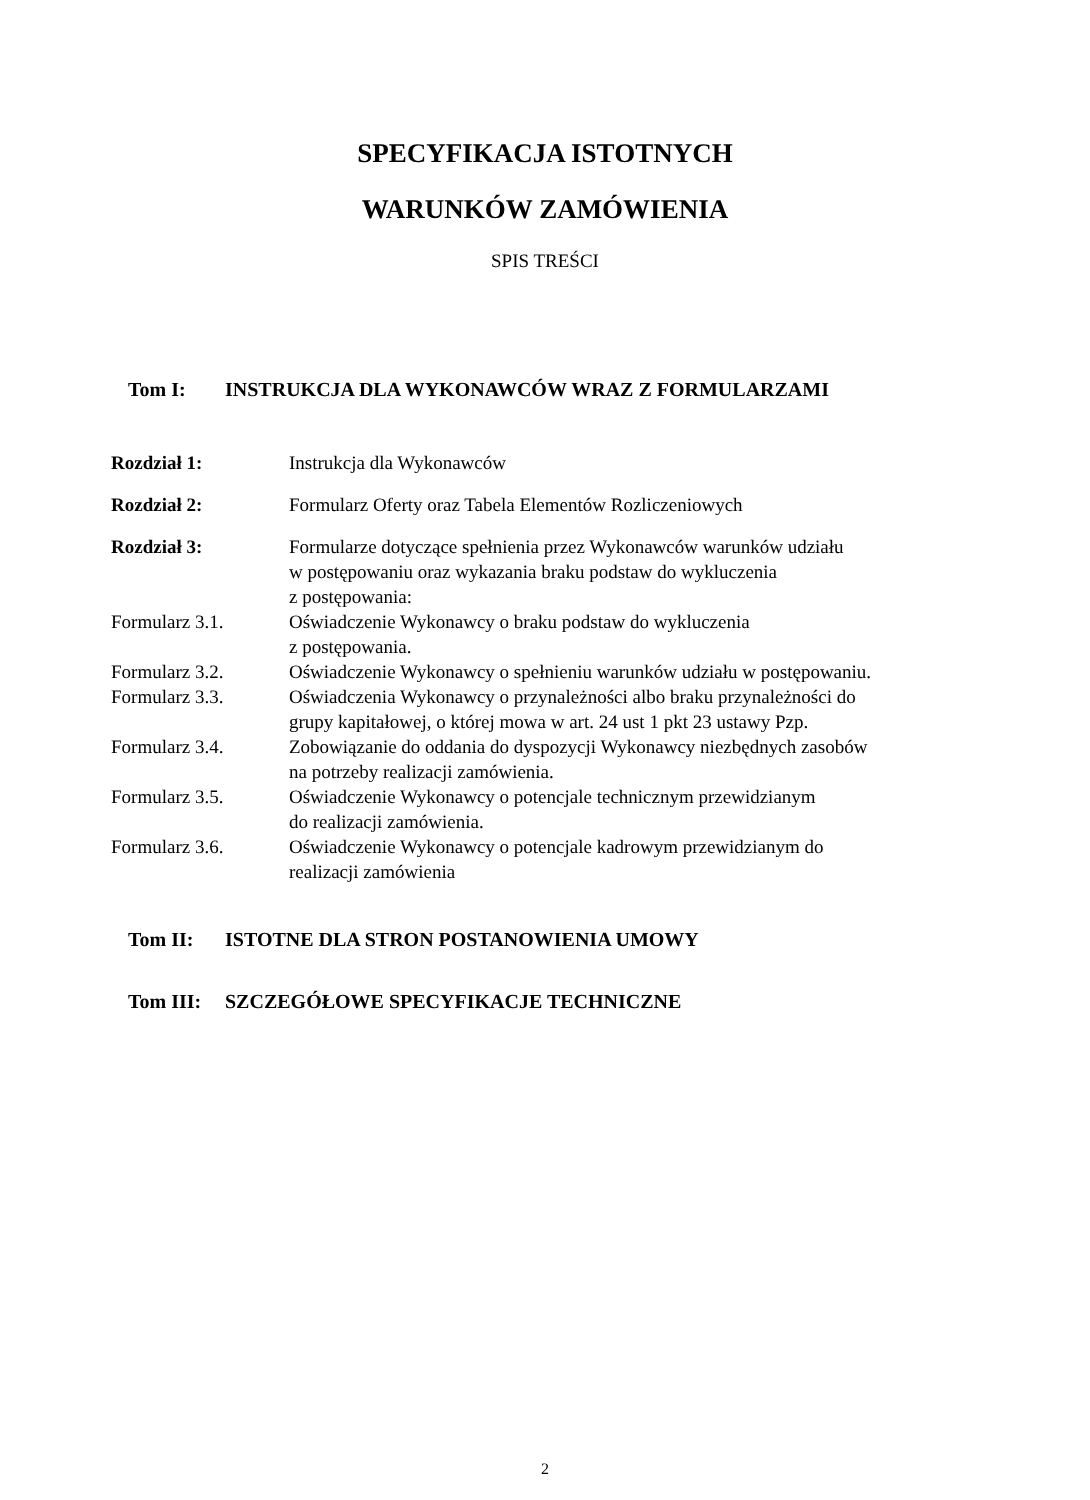SPECYFIKACJA ISTOTNYCH
WARUNKÓW ZAMÓWIENIA
SPIS TREŚCI
Tom I: INSTRUKCJA DLA WYKONAWCÓW WRAZ Z FORMULARZAMI
| Rozdział 1: | Instrukcja dla Wykonawców |
| Rozdział 2: | Formularz Oferty oraz Tabela Elementów Rozliczeniowych |
| Rozdział 3: | Formularze dotyczące spełnienia przez Wykonawców warunków udziału w postępowaniu oraz wykazania braku podstaw do wykluczenia z postępowania: |
| Formularz 3.1. | Oświadczenie Wykonawcy o braku podstaw do wykluczenia z postępowania. |
| Formularz 3.2. | Oświadczenie Wykonawcy o spełnieniu warunków udziału w postępowaniu. |
| Formularz 3.3. | Oświadczenia Wykonawcy o przynależności albo braku przynależności do grupy kapitałowej, o której mowa w art. 24 ust 1 pkt 23 ustawy Pzp. |
| Formularz 3.4. | Zobowiązanie do oddania do dyspozycji Wykonawcy niezbędnych zasobów na potrzeby realizacji zamówienia. |
| Formularz 3.5. | Oświadczenie Wykonawcy o potencjale technicznym przewidzianym do realizacji zamówienia. |
| Formularz 3.6. | Oświadczenie Wykonawcy o potencjale kadrowym przewidzianym do realizacji zamówienia |
Tom II: ISTOTNE DLA STRON POSTANOWIENIA UMOWY
Tom III: SZCZEGÓŁOWE SPECYFIKACJE TECHNICZNE
2